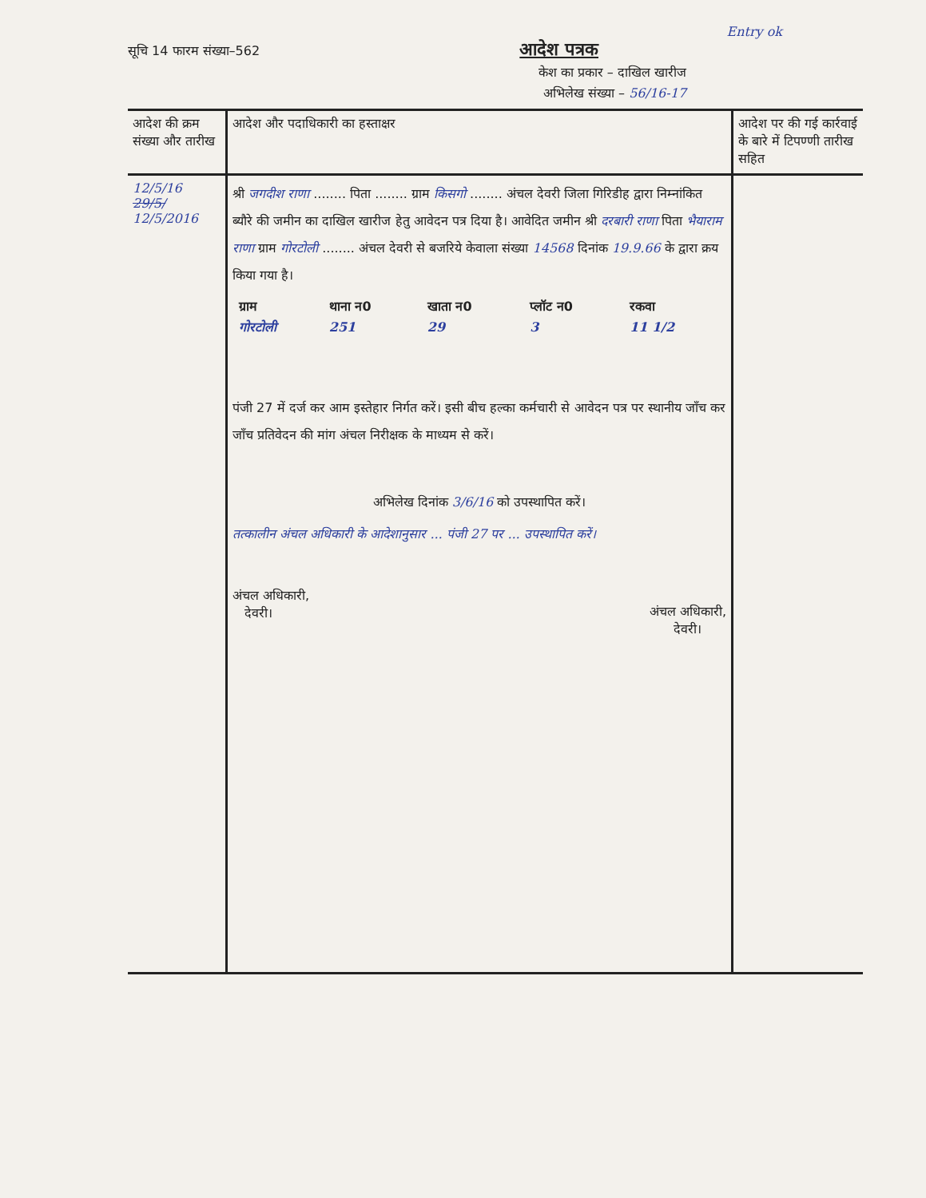Entry ok
सूचि 14 फारम संख्या–562 आदेश पत्रक
केश का प्रकार – दाखिल खारीज
अभिलेख संख्या – 56/16-17
| आदेश की क्रम संख्या और तारीख | आदेश और पदाधिकारी का हस्ताक्षर | आदेश पर की गई कार्रवाई के बारे में टिपण्णी तारीख सहित |
| --- | --- | --- |
| 12/5/16 29/5/ 12/5/2016 | श्री जगदीश राणा ........ पिता ........ ग्राम किसगो ........ अंचल देवरी जिला गिरिडीह द्वारा निम्नांकित ब्यौरे की जमीन का दाखिल खारीज हेतु आवेदन पत्र दिया है। आवेदित जमीन श्री दरबारी राणा पिता भैयाराम राणा ग्राम गोरटोली ........ अंचल देवरी से बजरिये केवाला संख्या 14568 दिनांक 19.9.66 के द्वारा क्रय किया गया है। / ग्राम / थाना न0 / खाता न0 / प्लॉट न0 / रकवा / / गोरटोली / 251 / 29 / 3 / 11 1/2 / पंजी 27 में दर्ज कर आम इस्तेहार निर्गत करें। इसी बीच हल्का कर्मचारी से आवेदन पत्र पर स्थानीय जाँच कर जाँच प्रतिवेदन की मांग अंचल निरीक्षक के माध्यम से करें। अभिलेख दिनांक 3/6/16 को उपस्थापित करें। तत्कालीन अंचल अधिकारी के आदेशानुसार ... पंजी 27 पर ... उपस्थापित करें। अंचल अधिकारी, देवरी। अंचल अधिकारी, देवरी। | |